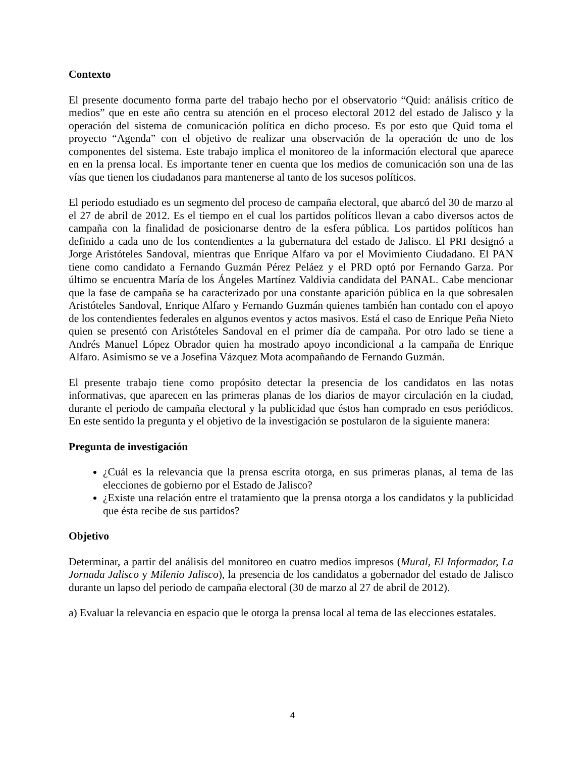Contexto
El presente documento forma parte del trabajo hecho por el observatorio “Quid: análisis crítico de medios” que en este año centra su atención en el proceso electoral 2012 del estado de Jalisco y la operación del sistema de comunicación política en dicho proceso. Es por esto que Quid toma el proyecto “Agenda” con el objetivo de realizar una observación de la operación de uno de los componentes del sistema. Este trabajo implica el monitoreo de la información electoral que aparece en en la prensa local. Es importante tener en cuenta que los medios de comunicación son una de las vías que tienen los ciudadanos para mantenerse al tanto de los sucesos políticos.
El periodo estudiado es un segmento del proceso de campaña electoral, que abarcó del 30 de marzo al el 27 de abril de 2012. Es el tiempo en el cual los partidos políticos llevan a cabo diversos actos de campaña con la finalidad de posicionarse dentro de la esfera pública. Los partidos políticos han definido a cada uno de los contendientes a la gubernatura del estado de Jalisco. El PRI designó a Jorge Aristóteles Sandoval, mientras que Enrique Alfaro va por el Movimiento Ciudadano. El PAN tiene como candidato a Fernando Guzmán Pérez Peláez y el PRD optó por Fernando Garza. Por último se encuentra María de los Ángeles Martínez Valdivia candidata del PANAL. Cabe mencionar que la fase de campaña se ha caracterizado por una constante aparición pública en la que sobresalen Aristóteles Sandoval, Enrique Alfaro y Fernando Guzmán quienes también han contado con el apoyo de los contendientes federales en algunos eventos y actos masivos. Está el caso de Enrique Peña Nieto quien se presentó con Aristóteles Sandoval en el primer día de campaña. Por otro lado se tiene a Andrés Manuel López Obrador quien ha mostrado apoyo incondicional a la campaña de Enrique Alfaro. Asimismo se ve a Josefina Vázquez Mota acompañando de Fernando Guzmán.
El presente trabajo tiene como propósito detectar la presencia de los candidatos en las notas informativas, que aparecen en las primeras planas de los diarios de mayor circulación en la ciudad, durante el periodo de campaña electoral y la publicidad que éstos han comprado en esos periódicos. En este sentido la pregunta y el objetivo de la investigación se postularon de la siguiente manera:
Pregunta de investigación
¿Cuál es la relevancia que la prensa escrita otorga, en sus primeras planas, al tema de las elecciones de gobierno por el Estado de Jalisco?
¿Existe una relación entre el tratamiento que la prensa otorga a los candidatos y la publicidad que ésta recibe de sus partidos?
Objetivo
Determinar, a partir del análisis del monitoreo en cuatro medios impresos (Mural, El Informador, La Jornada Jalisco y Milenio Jalisco), la presencia de los candidatos a gobernador del estado de Jalisco durante un lapso del periodo de campaña electoral (30 de marzo al 27 de abril de 2012).
a) Evaluar la relevancia en espacio que le otorga la prensa local al tema de las elecciones estatales.
4